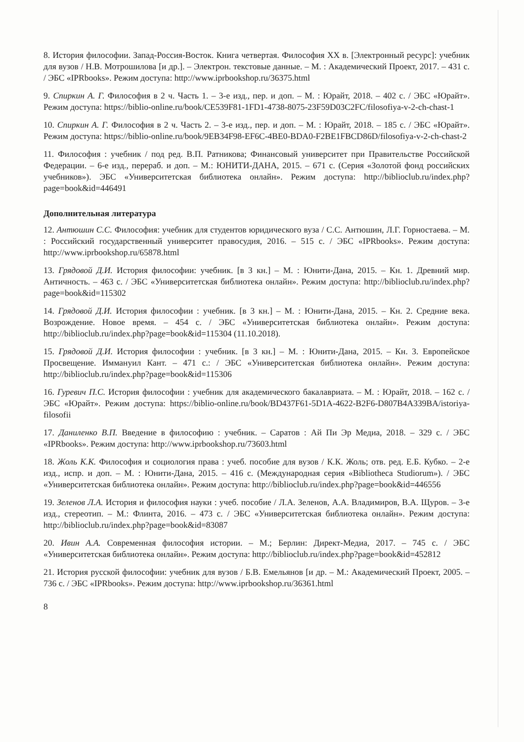8. История философии. Запад-Россия-Восток. Книга четвертая. Философия XX в. [Электронный ресурс]: учебник для вузов / Н.В. Мотрошилова [и др.]. – Электрон. текстовые данные. – М. : Академический Проект, 2017. – 431 с. / ЭБС «IPRbooks». Режим доступа: http://www.iprbookshop.ru/36375.html
9. Спиркин А. Г. Философия в 2 ч. Часть 1. – 3-е изд., пер. и доп. – М. : Юрайт, 2018. – 402 с. / ЭБС «Юрайт». Режим доступа: https://biblio-online.ru/book/CE539F81-1FD1-4738-8075-23F59D03C2FC/filosofiya-v-2-ch-chast-1
10. Спиркин А. Г. Философия в 2 ч. Часть 2. – 3-е изд., пер. и доп. – М. : Юрайт, 2018. – 185 с. / ЭБС «Юрайт». Режим доступа: https://biblio-online.ru/book/9EB34F98-EF6C-4BE0-BDA0-F2BE1FBCD86D/filosofiya-v-2-ch-chast-2
11. Философия : учебник / под ред. В.П. Ратникова; Финансовый университет при Правительстве Российской Федерации. – 6-е изд., перераб. и доп. – М.: ЮНИТИ-ДАНА, 2015. – 671 с. (Серия «Золотой фонд российских учебников»). ЭБС «Университетская библиотека онлайн». Режим доступа: http://biblioclub.ru/index.php?page=book&id=446491
Дополнительная литература
12. Антюшин С.С. Философия: учебник для студентов юридического вуза / С.С. Антюшин, Л.Г. Горностаева. – М. : Российский государственный университет правосудия, 2016. – 515 с. / ЭБС «IPRbooks». Режим доступа: http://www.iprbookshop.ru/65878.html
13. Грядовой Д.И. История философии: учебник. [в 3 кн.] – М. : Юнити-Дана, 2015. – Кн. 1. Древний мир. Античность. – 463 с. / ЭБС «Университетская библиотека онлайн». Режим доступа: http://biblioclub.ru/index.php?page=book&id=115302
14. Грядовой Д.И. История философии : учебник. [в 3 кн.] – М. : Юнити-Дана, 2015. – Кн. 2. Средние века. Возрождение. Новое время. – 454 с. / ЭБС «Университетская библиотека онлайн». Режим доступа: http://biblioclub.ru/index.php?page=book&id=115304 (11.10.2018).
15. Грядовой Д.И. История философии : учебник. [в 3 кн.] – М. : Юнити-Дана, 2015. – Кн. 3. Европейское Просвещение. Иммануил Кант. – 471 с.: / ЭБС «Университетская библиотека онлайн». Режим доступа: http://biblioclub.ru/index.php?page=book&id=115306
16. Гуревич П.С. История философии : учебник для академического бакалавриата. – М. : Юрайт, 2018. – 162 с. / ЭБС «Юрайт». Режим доступа: https://biblio-online.ru/book/BD437F61-5D1A-4622-B2F6-D807B4A339BA/istoriya-filosofii
17. Даниленко В.П. Введение в философию : учебник. – Саратов : Ай Пи Эр Медиа, 2018. – 329 с. / ЭБС «IPRbooks». Режим доступа: http://www.iprbookshop.ru/73603.html
18. Жоль К.К. Философия и социология права : учеб. пособие для вузов / К.К. Жоль; отв. ред. Е.Б. Кубко. – 2-е изд., испр. и доп. – М. : Юнити-Дана, 2015. – 416 с. (Международная серия «Bibliotheca Studiorum»). / ЭБС «Университетская библиотека онлайн». Режим доступа: http://biblioclub.ru/index.php?page=book&id=446556
19. Зеленов Л.А. История и философия науки : учеб. пособие / Л.А. Зеленов, А.А. Владимиров, В.А. Щуров. – 3-е изд., стереотип. – М.: Флинта, 2016. – 473 с. / ЭБС «Университетская библиотека онлайн». Режим доступа: http://biblioclub.ru/index.php?page=book&id=83087
20. Ивин А.А. Современная философия истории. – М.; Берлин: Директ-Медиа, 2017. – 745 с. / ЭБС «Университетская библиотека онлайн». Режим доступа: http://biblioclub.ru/index.php?page=book&id=452812
21. История русской философии: учебник для вузов / Б.В. Емельянов [и др. – М.: Академический Проект, 2005. – 736 с. / ЭБС «IPRbooks». Режим доступа: http://www.iprbookshop.ru/36361.html
8